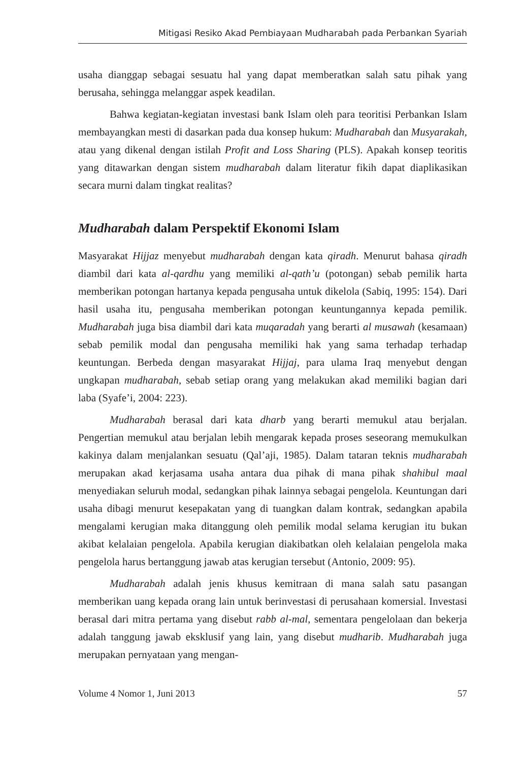Mitigasi Resiko Akad Pembiayaan Mudharabah pada Perbankan Syariah
usaha dianggap sebagai sesuatu hal yang dapat memberatkan salah satu pihak yang berusaha, sehingga melanggar aspek keadilan.
Bahwa kegiatan-kegiatan investasi bank Islam oleh para teoritisi Perbankan Islam membayangkan mesti di dasarkan pada dua konsep hukum: Mudharabah dan Musyarakah, atau yang dikenal dengan istilah Profit and Loss Sharing (PLS). Apakah konsep teoritis yang ditawarkan dengan sistem mudharabah dalam literatur fikih dapat diaplikasikan secara murni dalam tingkat realitas?
Mudharabah dalam Perspektif Ekonomi Islam
Masyarakat Hijjaz menyebut mudharabah dengan kata qiradh. Menurut bahasa qiradh diambil dari kata al-qardhu yang memiliki al-qath’u (potongan) sebab pemilik harta memberikan potongan hartanya kepada pengusaha untuk dikelola (Sabiq, 1995: 154). Dari hasil usaha itu, pengusaha memberikan potongan keuntungannya kepada pemilik. Mudharabah juga bisa diambil dari kata muqaradah yang berarti al musawah (kesamaan) sebab pemilik modal dan pengusaha memiliki hak yang sama terhadap terhadap keuntungan. Berbeda dengan masyarakat Hijjaj, para ulama Iraq menyebut dengan ungkapan mudharabah, sebab setiap orang yang melakukan akad memiliki bagian dari laba (Syafe’i, 2004: 223).
Mudharabah berasal dari kata dharb yang berarti memukul atau berjalan. Pengertian memukul atau berjalan lebih mengarak kepada proses seseorang memukulkan kakinya dalam menjalankan sesuatu (Qal’aji, 1985). Dalam tataran teknis mudharabah merupakan akad kerjasama usaha antara dua pihak di mana pihak shahibul maal menyediakan seluruh modal, sedangkan pihak lainnya sebagai pengelola. Keuntungan dari usaha dibagi menurut kesepakatan yang di tuangkan dalam kontrak, sedangkan apabila mengalami kerugian maka ditanggung oleh pemilik modal selama kerugian itu bukan akibat kelalaian pengelola. Apabila kerugian diakibatkan oleh kelalaian pengelola maka pengelola harus bertanggung jawab atas kerugian tersebut (Antonio, 2009: 95).
Mudharabah adalah jenis khusus kemitraan di mana salah satu pasangan memberikan uang kepada orang lain untuk berinvestasi di perusahaan komersial. Investasi berasal dari mitra pertama yang disebut rabb al-mal, sementara pengelolaan dan bekerja adalah tanggung jawab eksklusif yang lain, yang disebut mudharib. Mudharabah juga merupakan pernyataan yang mengan-
Volume 4 Nomor 1, Juni 2013 57